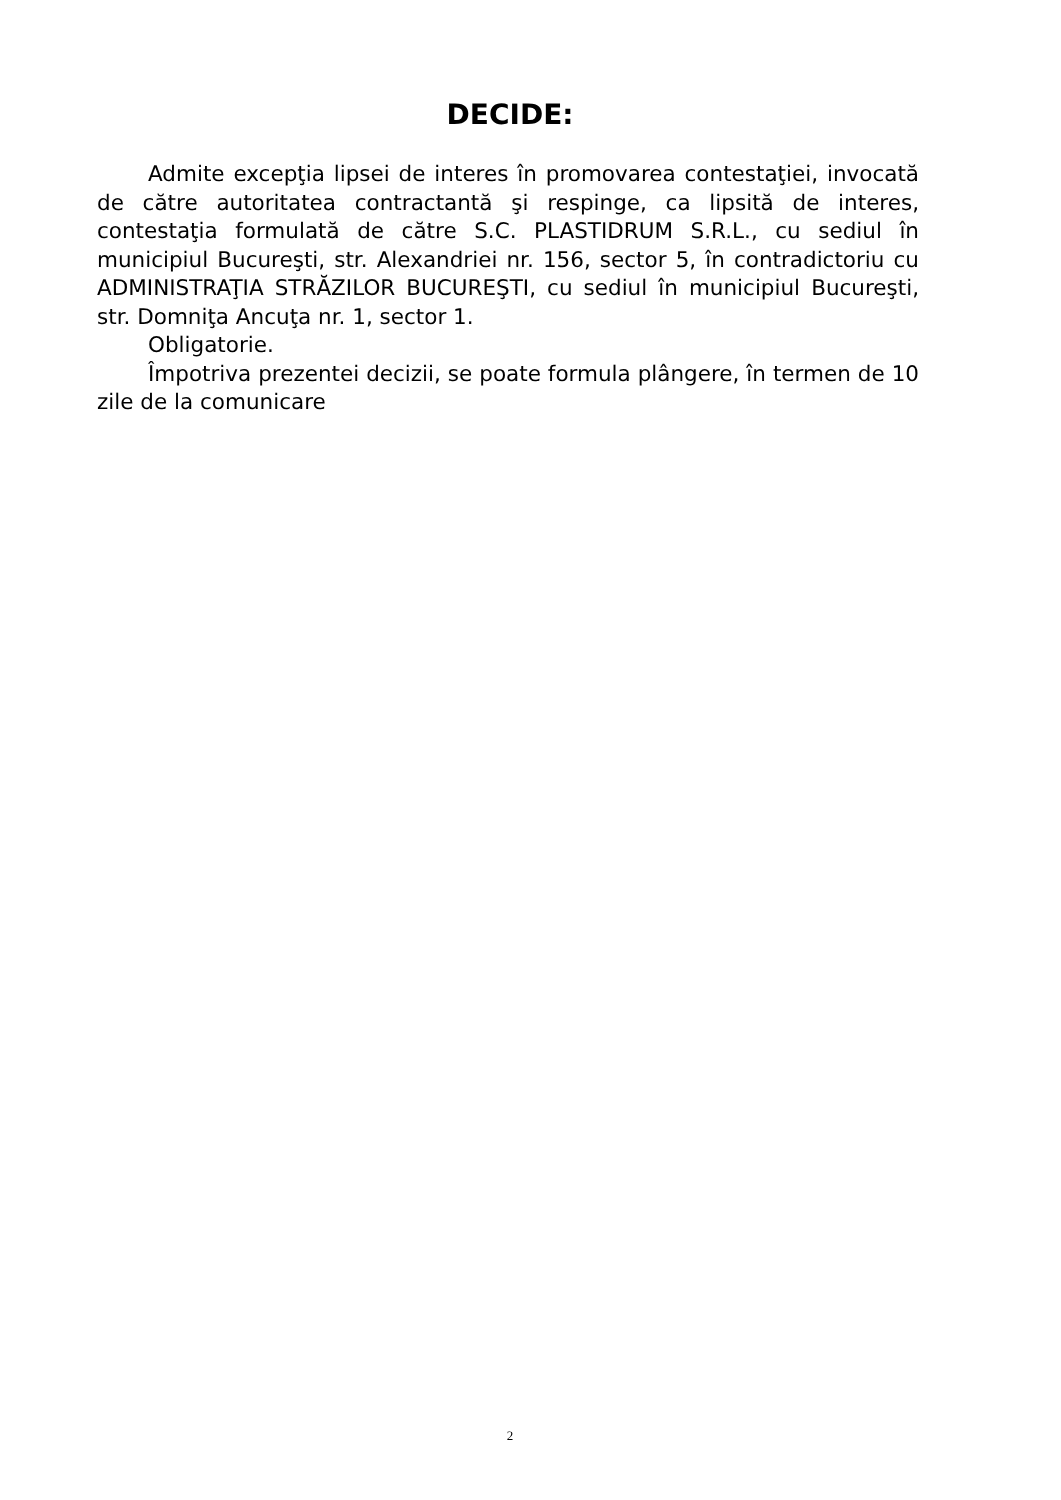DECIDE:
Admite excepţia lipsei de interes în promovarea contestaţiei, invocată de către autoritatea contractantă şi respinge, ca lipsită de interes, contestaţia formulată de către S.C. PLASTIDRUM S.R.L., cu sediul în municipiul Bucureşti, str. Alexandriei nr. 156, sector 5, în contradictoriu cu ADMINISTRAŢIA STRĂZILOR BUCUREŞTI, cu sediul în municipiul Bucureşti, str. Domniţa Ancuţa nr. 1, sector 1.
Obligatorie.
Împotriva prezentei decizii, se poate formula plângere, în termen de 10 zile de la comunicare
2